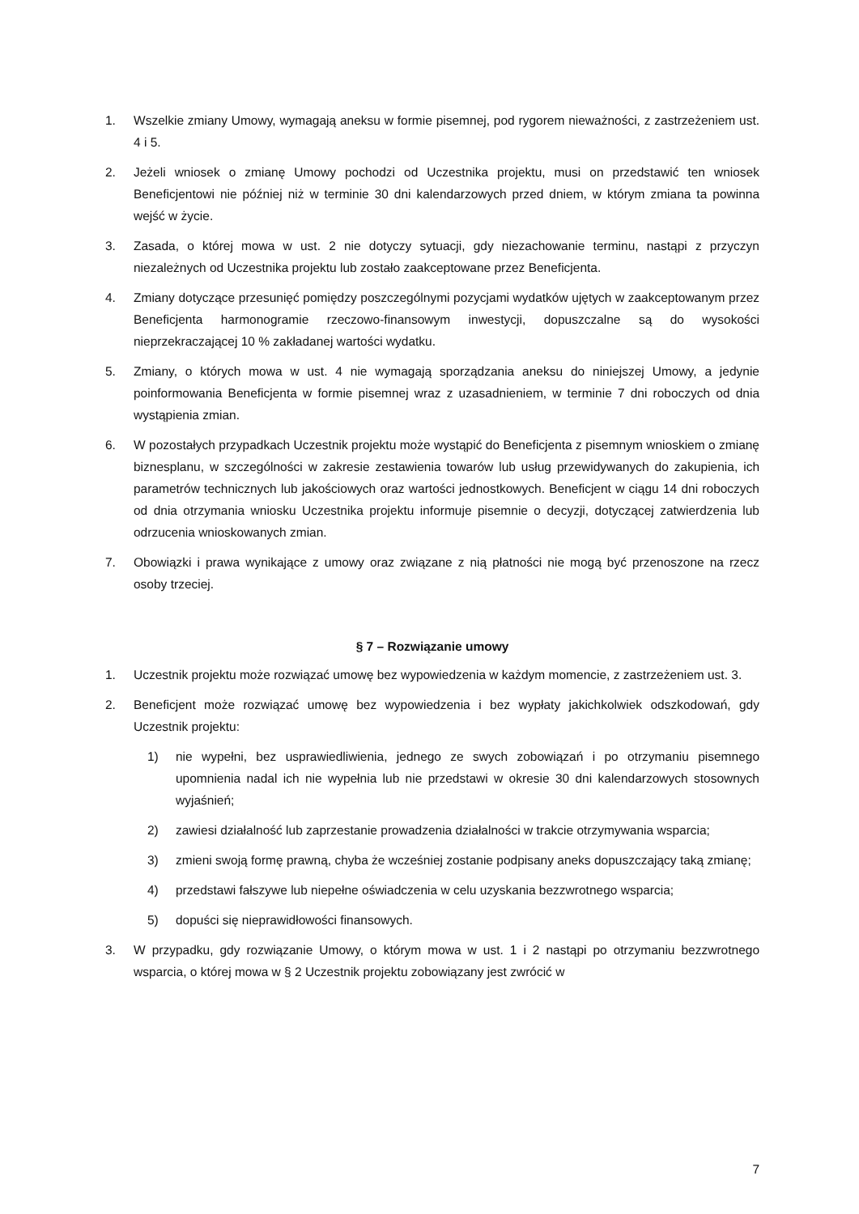1. Wszelkie zmiany Umowy, wymagają aneksu w formie pisemnej, pod rygorem nieważności, z zastrzeżeniem ust. 4 i 5.
2. Jeżeli wniosek o zmianę Umowy pochodzi od Uczestnika projektu, musi on przedstawić ten wniosek Beneficjentowi nie później niż w terminie 30 dni kalendarzowych przed dniem, w którym zmiana ta powinna wejść w życie.
3. Zasada, o której mowa w ust. 2 nie dotyczy sytuacji, gdy niezachowanie terminu, nastąpi z przyczyn niezależnych od Uczestnika projektu lub zostało zaakceptowane przez Beneficjenta.
4. Zmiany dotyczące przesunięć pomiędzy poszczególnymi pozycjami wydatków ujętych w zaakceptowanym przez Beneficjenta harmonogramie rzeczowo-finansowym inwestycji, dopuszczalne są do wysokości nieprzekraczającej 10 % zakładanej wartości wydatku.
5. Zmiany, o których mowa w ust. 4 nie wymagają sporządzania aneksu do niniejszej Umowy, a jedynie poinformowania Beneficjenta w formie pisemnej wraz z uzasadnieniem, w terminie 7 dni roboczych od dnia wystąpienia zmian.
6. W pozostałych przypadkach Uczestnik projektu może wystąpić do Beneficjenta z pisemnym wnioskiem o zmianę biznesplanu, w szczególności w zakresie zestawienia towarów lub usług przewidywanych do zakupienia, ich parametrów technicznych lub jakościowych oraz wartości jednostkowych. Beneficjent w ciągu 14 dni roboczych od dnia otrzymania wniosku Uczestnika projektu informuje pisemnie o decyzji, dotyczącej zatwierdzenia lub odrzucenia wnioskowanych zmian.
7. Obowiązki i prawa wynikające z umowy oraz związane z nią płatności nie mogą być przenoszone na rzecz osoby trzeciej.
§ 7 – Rozwiązanie umowy
1. Uczestnik projektu może rozwiązać umowę bez wypowiedzenia w każdym momencie, z zastrzeżeniem ust. 3.
2. Beneficjent może rozwiązać umowę bez wypowiedzenia i bez wypłaty jakichkolwiek odszkodowań, gdy Uczestnik projektu:
1) nie wypełni, bez usprawiedliwienia, jednego ze swych zobowiązań i po otrzymaniu pisemnego upomnienia nadal ich nie wypełnia lub nie przedstawi w okresie 30 dni kalendarzowych stosownych wyjaśnień;
2) zawiesi działalność lub zaprzestanie prowadzenia działalności w trakcie otrzymywania wsparcia;
3) zmieni swoją formę prawną, chyba że wcześniej zostanie podpisany aneks dopuszczający taką zmianę;
4) przedstawi fałszywe lub niepełne oświadczenia w celu uzyskania bezzwrotnego wsparcia;
5) dopuści się nieprawidłowości finansowych.
3. W przypadku, gdy rozwiązanie Umowy, o którym mowa w ust. 1 i 2 nastąpi po otrzymaniu bezzwrotnego wsparcia, o której mowa w § 2 Uczestnik projektu zobowiązany jest zwrócić w
7